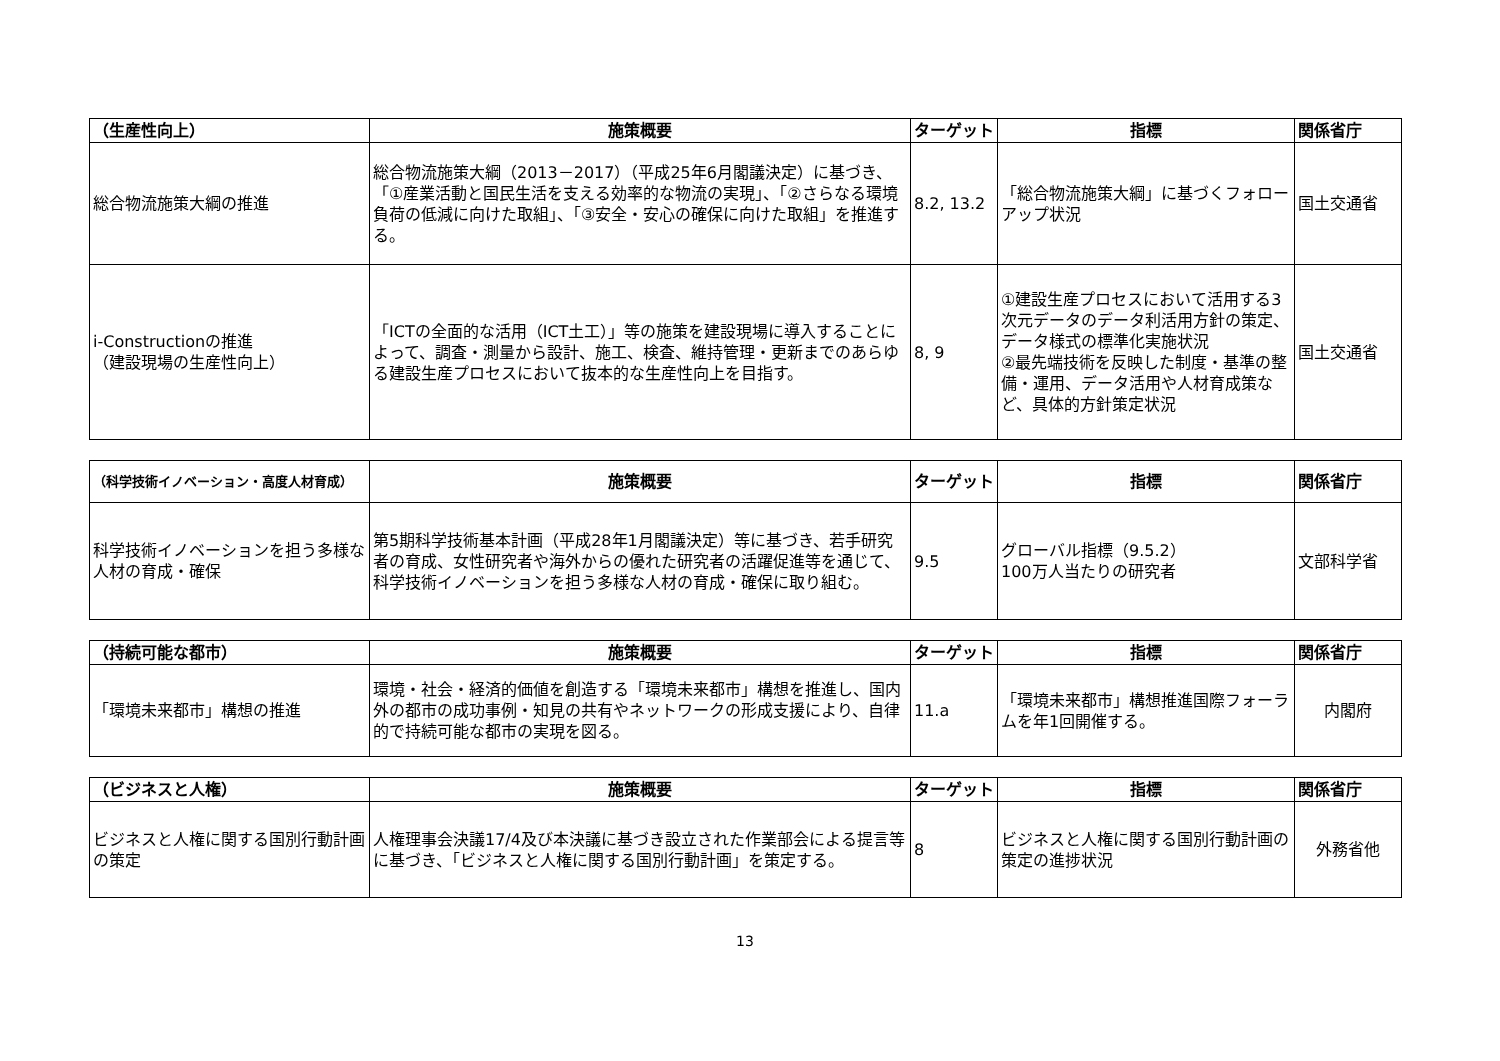| （生産性向上） | 施策概要 | ターゲット | 指標 | 関係省庁 |
| --- | --- | --- | --- | --- |
| 総合物流施策大綱の推進 | 総合物流施策大綱（2013－2017）（平成25年6月閣議決定）に基づき、「①産業活動と国民生活を支える効率的な物流の実現」、「②さらなる環境負荷の低減に向けた取組」、「③安全・安心の確保に向けた取組」を推進する。 | 8.2, 13.2 | 「総合物流施策大綱」に基づくフォローアップ状況 | 国土交通省 |
| i-Constructionの推進 （建設現場の生産性向上） | 「ICTの全面的な活用（ICT土工）」等の施策を建設現場に導入することによって、調査・測量から設計、施工、検査、維持管理・更新までのあらゆる建設生産プロセスにおいて抜本的な生産性向上を目指す。 | 8, 9 | ①建設生産プロセスにおいて活用する3次元データのデータ利活用方針の策定、データ様式の標準化実施状況 ②最先端技術を反映した制度・基準の整備・運用、データ活用や人材育成策など、具体的方針策定状況 | 国土交通省 |
| （科学技術イノベーション・高度人材育成） | 施策概要 | ターゲット | 指標 | 関係省庁 |
| --- | --- | --- | --- | --- |
| 科学技術イノベーションを担う多様な人材の育成・確保 | 第5期科学技術基本計画（平成28年1月閣議決定）等に基づき、若手研究者の育成、女性研究者や海外からの優れた研究者の活躍促進等を通じて、科学技術イノベーションを担う多様な人材の育成・確保に取り組む。 | 9.5 | グローバル指標（9.5.2） 100万人当たりの研究者 | 文部科学省 |
| （持続可能な都市） | 施策概要 | ターゲット | 指標 | 関係省庁 |
| --- | --- | --- | --- | --- |
| 「環境未来都市」構想の推進 | 環境・社会・経済的価値を創造する「環境未来都市」構想を推進し、国内外の都市の成功事例・知見の共有やネットワークの形成支援により、自律的で持続可能な都市の実現を図る。 | 11.a | 「環境未来都市」構想推進国際フォーラムを年1回開催する。 | 内閣府 |
| （ビジネスと人権） | 施策概要 | ターゲット | 指標 | 関係省庁 |
| --- | --- | --- | --- | --- |
| ビジネスと人権に関する国別行動計画の策定 | 人権理事会決議17/4及び本決議に基づき設立された作業部会による提言等に基づき、「ビジネスと人権に関する国別行動計画」を策定する。 | 8 | ビジネスと人権に関する国別行動計画の策定の進捗状況 | 外務省他 |
13